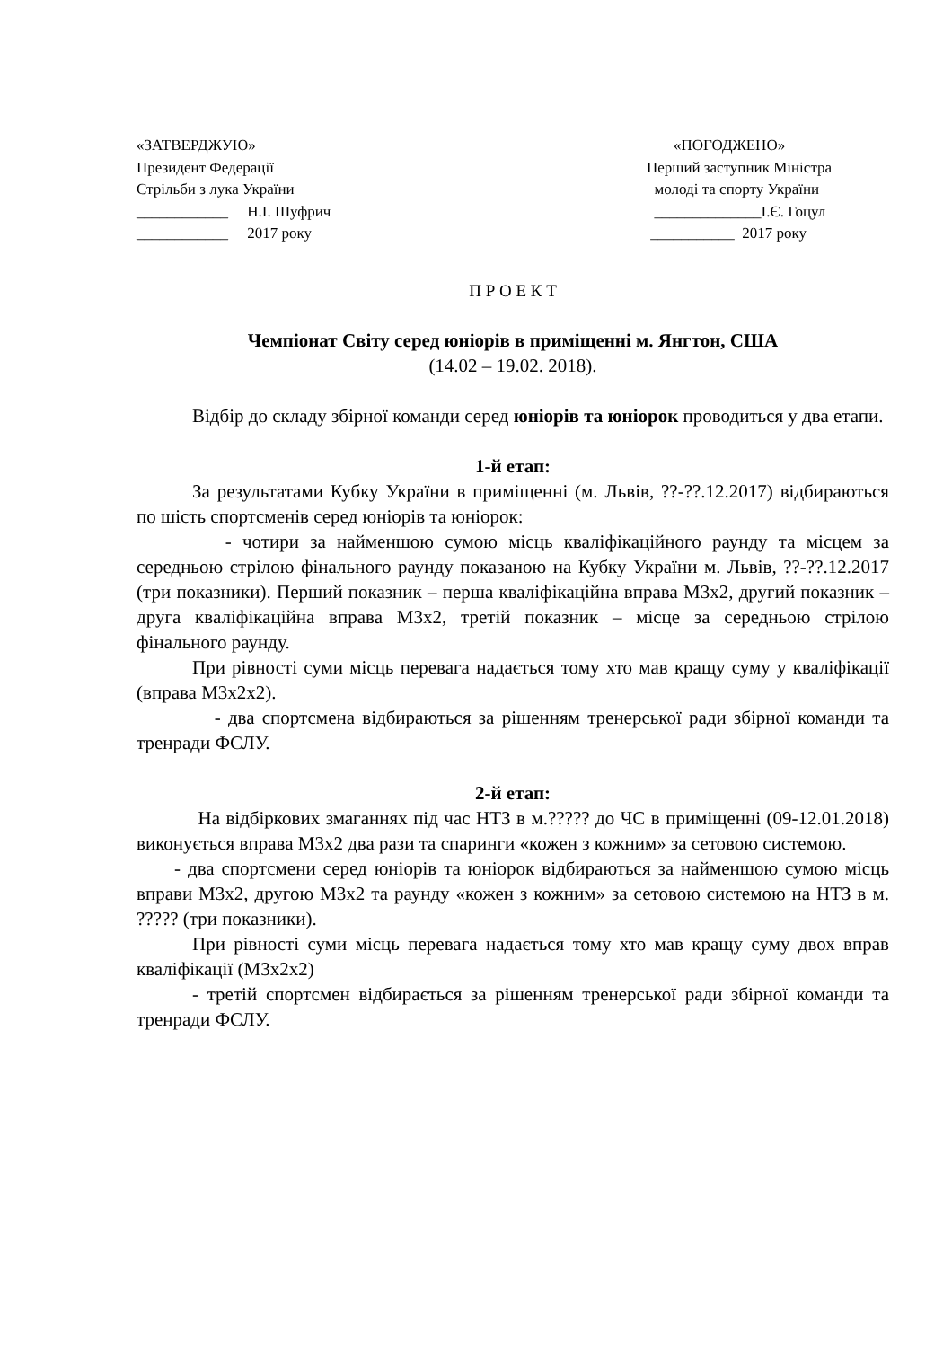«ЗАТВЕРДЖУЮ»
Президент Федерації
Стрільби з лука України
____________ Н.І. Шуфрич
____________ 2017 року
«ПОГОДЖЕНО»
Перший заступник Міністра
молоді та спорту України
______________І.Є. Гоцул
___________ 2017 року
П Р О Е К Т
Чемпіонат Світу серед юніорів в приміщенні м. Янгтон, США
(14.02 – 19.02. 2018).
Відбір до складу збірної команди серед юніорів та юніорок проводиться у два етапи.
1-й етап:
За результатами Кубку України в приміщенні (м. Львів, ??-??.12.2017) відбираються по шість спортсменів серед юніорів та юніорок:
- чотири за найменшою сумою місць кваліфікаційного раунду та місцем за середньою стрілою фінального раунду показаною на Кубку України м. Львів, ??-??.12.2017 (три показники). Перший показник – перша кваліфікаційна вправа М3х2, другий показник – друга кваліфікаційна вправа М3х2, третій показник – місце за середньою стрілою фінального раунду.
При рівності суми місць перевага надається тому хто мав кращу суму у кваліфікації (вправа М3х2х2).
- два спортсмена відбираються за рішенням тренерської ради збірної команди та тренради ФСЛУ.
2-й етап:
На відбіркових змаганнях під час НТЗ в м.????? до ЧС в приміщенні (09-12.01.2018) виконується вправа М3х2 два рази та спаринги «кожен з кожним» за сетовою системою.
- два спортсмени серед юніорів та юніорок відбираються за найменшою сумою місць вправи М3х2, другою М3х2 та раунду «кожен з кожним» за сетовою системою на НТЗ в м. ????? (три показники).
При рівності суми місць перевага надається тому хто мав кращу суму двох вправ кваліфікації (М3х2х2)
- третій спортсмен відбирається за рішенням тренерської ради збірної команди та тренради ФСЛУ.